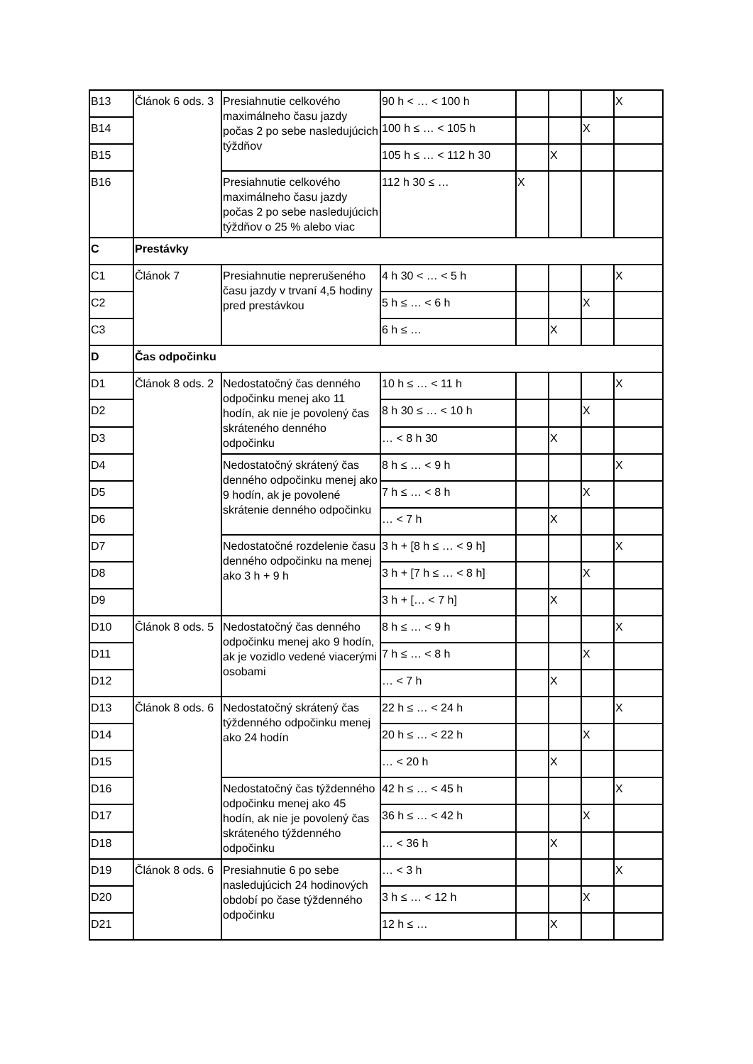| B13 | Článok 6 ods. 3 | Presiahnutie celkového maximálneho času jazdy počas 2 po sebe nasledujúcich týždňov | 90 h < … < 100 h | | | | X |
| B14 | | | 100 h ≤ … < 105 h | | | X | |
| B15 | | | 105 h ≤ … < 112 h 30 | | X | | |
| B16 | | Presiahnutie celkového maximálneho času jazdy počas 2 po sebe nasledujúcich týždňov o 25 % alebo viac | 112 h 30 ≤ … | X | | | |
| C | Prestávky | | | | | | |
| C1 | Článok 7 | Presiahnutie neprerušeného času jazdy v trvaní 4,5 hodiny pred prestávkou | 4 h 30 < … < 5 h | | | | X |
| C2 | | | 5 h ≤ … < 6 h | | | X | |
| C3 | | | 6 h ≤ … | | X | | |
| D | Čas odpočinku | | | | | | |
| D1 | Článok 8 ods. 2 | Nedostatočný čas denného odpočinku menej ako 11 hodín, ak nie je povolený čas skráteného denného odpočinku | 10 h ≤ … < 11 h | | | | X |
| D2 | | | 8 h 30 ≤ … < 10 h | | | X | |
| D3 | | | … < 8 h 30 | | X | | |
| D4 | | Nedostatočný skrátený čas denného odpočinku menej ako 9 hodín, ak je povolené skrátenie denného odpočinku | 8 h ≤ … < 9 h | | | | X |
| D5 | | | 7 h ≤ … < 8 h | | | X | |
| D6 | | | … < 7 h | | X | | |
| D7 | | Nedostatočné rozdelenie času denného odpočinku na menej ako 3 h + 9 h | 3 h + [8 h ≤ … < 9 h] | | | | X |
| D8 | | | 3 h + [7 h ≤ … < 8 h] | | | X | |
| D9 | | | 3 h + [… < 7 h] | | X | | |
| D10 | Článok 8 ods. 5 | Nedostatočný čas denného odpočinku menej ako 9 hodín, ak je vozidlo vedené viacerými osobami | 8 h ≤ … < 9 h | | | | X |
| D11 | | | 7 h ≤ … < 8 h | | | X | |
| D12 | | | … < 7 h | | X | | |
| D13 | Článok 8 ods. 6 | Nedostatočný skrátený čas týždenného odpočinku menej ako 24 hodín | 22 h ≤ … < 24 h | | | | X |
| D14 | | | 20 h ≤ … < 22 h | | | X | |
| D15 | | | … < 20 h | | X | | |
| D16 | | Nedostatočný čas týždenného odpočinku menej ako 45 hodín, ak nie je povolený čas skráteného týždenného odpočinku | 42 h ≤ … < 45 h | | | | X |
| D17 | | | 36 h ≤ … < 42 h | | | X | |
| D18 | | | … < 36 h | | X | | |
| D19 | Článok 8 ods. 6 | Presiahnutie 6 po sebe nasledujúcich 24 hodinových období po čase týždenného odpočinku | … < 3 h | | | | X |
| D20 | | | 3 h ≤ … < 12 h | | | X | |
| D21 | | | 12 h ≤ … | | X | | |